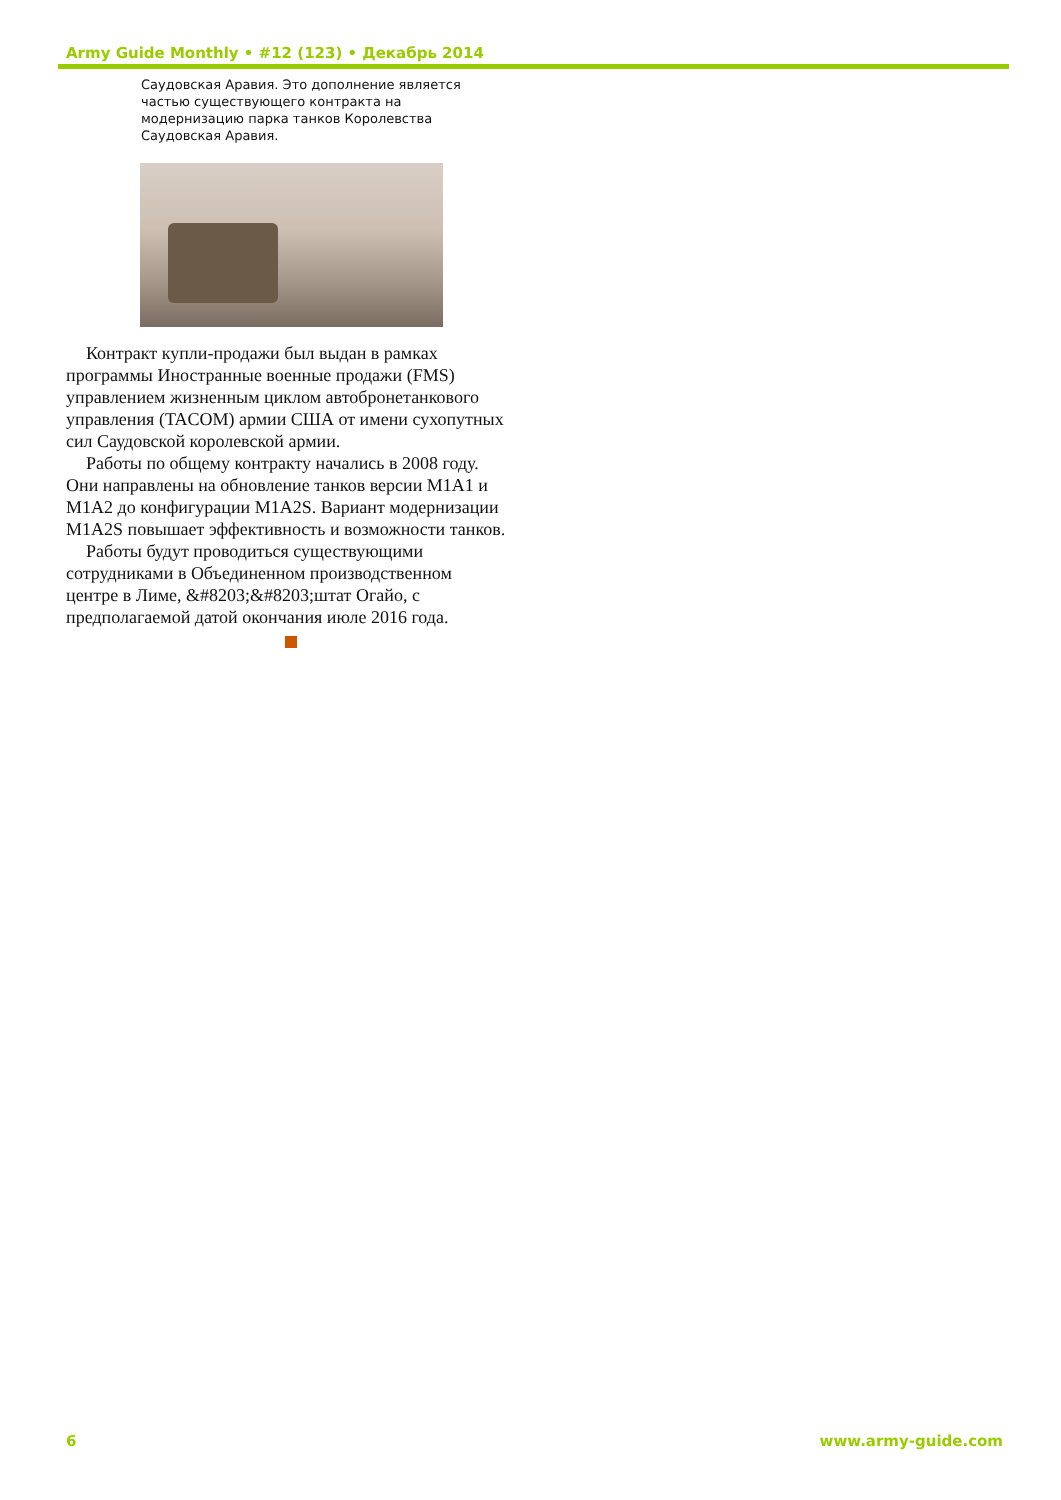Army Guide Monthly • #12 (123) • Декабрь 2014
Саудовская Аравия. Это дополнение является частью существующего контракта на модернизацию парка танков Королевства Саудовская Аравия.
Контракт купли-продажи был выдан в рамках программы Иностранные военные продажи (FMS) управлением жизненным циклом автобронетанкового управления (TACOM) армии США от имени сухопутных сил Саудовской королевской армии.
Работы по общему контракту начались в 2008 году. Они направлены на обновление танков версии M1A1 и M1A2 до конфигурации M1A2S. Вариант модернизации M1A2S повышает эффективность и возможности танков.
Работы будут проводиться существующими сотрудниками в Объединенном производственном центре в Лиме, &#8203;&#8203;штат Огайо, с предполагаемой датой окончания июле 2016 года.
6 www.army-guide.com